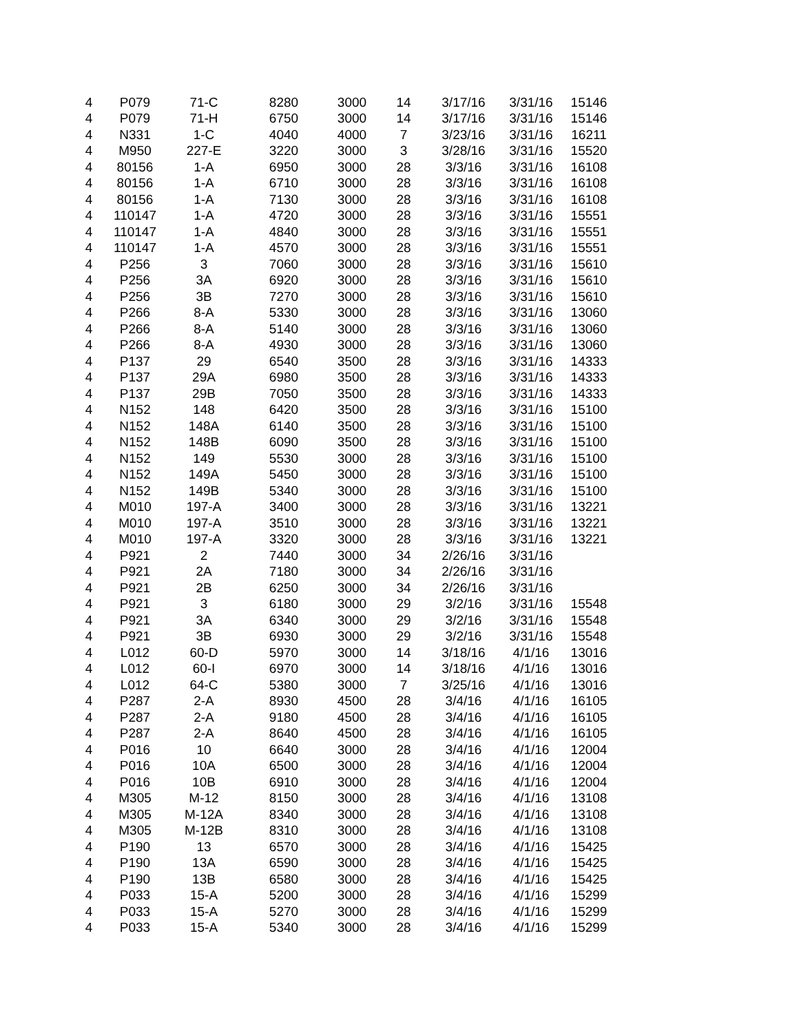| 4 | P079 | 71-C | 8280 | 3000 | 14 | 3/17/16 | 3/31/16 | 15146 |
| 4 | P079 | 71-H | 6750 | 3000 | 14 | 3/17/16 | 3/31/16 | 15146 |
| 4 | N331 | 1-C | 4040 | 4000 | 7 | 3/23/16 | 3/31/16 | 16211 |
| 4 | M950 | 227-E | 3220 | 3000 | 3 | 3/28/16 | 3/31/16 | 15520 |
| 4 | 80156 | 1-A | 6950 | 3000 | 28 | 3/3/16 | 3/31/16 | 16108 |
| 4 | 80156 | 1-A | 6710 | 3000 | 28 | 3/3/16 | 3/31/16 | 16108 |
| 4 | 80156 | 1-A | 7130 | 3000 | 28 | 3/3/16 | 3/31/16 | 16108 |
| 4 | 110147 | 1-A | 4720 | 3000 | 28 | 3/3/16 | 3/31/16 | 15551 |
| 4 | 110147 | 1-A | 4840 | 3000 | 28 | 3/3/16 | 3/31/16 | 15551 |
| 4 | 110147 | 1-A | 4570 | 3000 | 28 | 3/3/16 | 3/31/16 | 15551 |
| 4 | P256 | 3 | 7060 | 3000 | 28 | 3/3/16 | 3/31/16 | 15610 |
| 4 | P256 | 3A | 6920 | 3000 | 28 | 3/3/16 | 3/31/16 | 15610 |
| 4 | P256 | 3B | 7270 | 3000 | 28 | 3/3/16 | 3/31/16 | 15610 |
| 4 | P266 | 8-A | 5330 | 3000 | 28 | 3/3/16 | 3/31/16 | 13060 |
| 4 | P266 | 8-A | 5140 | 3000 | 28 | 3/3/16 | 3/31/16 | 13060 |
| 4 | P266 | 8-A | 4930 | 3000 | 28 | 3/3/16 | 3/31/16 | 13060 |
| 4 | P137 | 29 | 6540 | 3500 | 28 | 3/3/16 | 3/31/16 | 14333 |
| 4 | P137 | 29A | 6980 | 3500 | 28 | 3/3/16 | 3/31/16 | 14333 |
| 4 | P137 | 29B | 7050 | 3500 | 28 | 3/3/16 | 3/31/16 | 14333 |
| 4 | N152 | 148 | 6420 | 3500 | 28 | 3/3/16 | 3/31/16 | 15100 |
| 4 | N152 | 148A | 6140 | 3500 | 28 | 3/3/16 | 3/31/16 | 15100 |
| 4 | N152 | 148B | 6090 | 3500 | 28 | 3/3/16 | 3/31/16 | 15100 |
| 4 | N152 | 149 | 5530 | 3000 | 28 | 3/3/16 | 3/31/16 | 15100 |
| 4 | N152 | 149A | 5450 | 3000 | 28 | 3/3/16 | 3/31/16 | 15100 |
| 4 | N152 | 149B | 5340 | 3000 | 28 | 3/3/16 | 3/31/16 | 15100 |
| 4 | M010 | 197-A | 3400 | 3000 | 28 | 3/3/16 | 3/31/16 | 13221 |
| 4 | M010 | 197-A | 3510 | 3000 | 28 | 3/3/16 | 3/31/16 | 13221 |
| 4 | M010 | 197-A | 3320 | 3000 | 28 | 3/3/16 | 3/31/16 | 13221 |
| 4 | P921 | 2 | 7440 | 3000 | 34 | 2/26/16 | 3/31/16 | |
| 4 | P921 | 2A | 7180 | 3000 | 34 | 2/26/16 | 3/31/16 | |
| 4 | P921 | 2B | 6250 | 3000 | 34 | 2/26/16 | 3/31/16 | |
| 4 | P921 | 3 | 6180 | 3000 | 29 | 3/2/16 | 3/31/16 | 15548 |
| 4 | P921 | 3A | 6340 | 3000 | 29 | 3/2/16 | 3/31/16 | 15548 |
| 4 | P921 | 3B | 6930 | 3000 | 29 | 3/2/16 | 3/31/16 | 15548 |
| 4 | L012 | 60-D | 5970 | 3000 | 14 | 3/18/16 | 4/1/16 | 13016 |
| 4 | L012 | 60-I | 6970 | 3000 | 14 | 3/18/16 | 4/1/16 | 13016 |
| 4 | L012 | 64-C | 5380 | 3000 | 7 | 3/25/16 | 4/1/16 | 13016 |
| 4 | P287 | 2-A | 8930 | 4500 | 28 | 3/4/16 | 4/1/16 | 16105 |
| 4 | P287 | 2-A | 9180 | 4500 | 28 | 3/4/16 | 4/1/16 | 16105 |
| 4 | P287 | 2-A | 8640 | 4500 | 28 | 3/4/16 | 4/1/16 | 16105 |
| 4 | P016 | 10 | 6640 | 3000 | 28 | 3/4/16 | 4/1/16 | 12004 |
| 4 | P016 | 10A | 6500 | 3000 | 28 | 3/4/16 | 4/1/16 | 12004 |
| 4 | P016 | 10B | 6910 | 3000 | 28 | 3/4/16 | 4/1/16 | 12004 |
| 4 | M305 | M-12 | 8150 | 3000 | 28 | 3/4/16 | 4/1/16 | 13108 |
| 4 | M305 | M-12A | 8340 | 3000 | 28 | 3/4/16 | 4/1/16 | 13108 |
| 4 | M305 | M-12B | 8310 | 3000 | 28 | 3/4/16 | 4/1/16 | 13108 |
| 4 | P190 | 13 | 6570 | 3000 | 28 | 3/4/16 | 4/1/16 | 15425 |
| 4 | P190 | 13A | 6590 | 3000 | 28 | 3/4/16 | 4/1/16 | 15425 |
| 4 | P190 | 13B | 6580 | 3000 | 28 | 3/4/16 | 4/1/16 | 15425 |
| 4 | P033 | 15-A | 5200 | 3000 | 28 | 3/4/16 | 4/1/16 | 15299 |
| 4 | P033 | 15-A | 5270 | 3000 | 28 | 3/4/16 | 4/1/16 | 15299 |
| 4 | P033 | 15-A | 5340 | 3000 | 28 | 3/4/16 | 4/1/16 | 15299 |